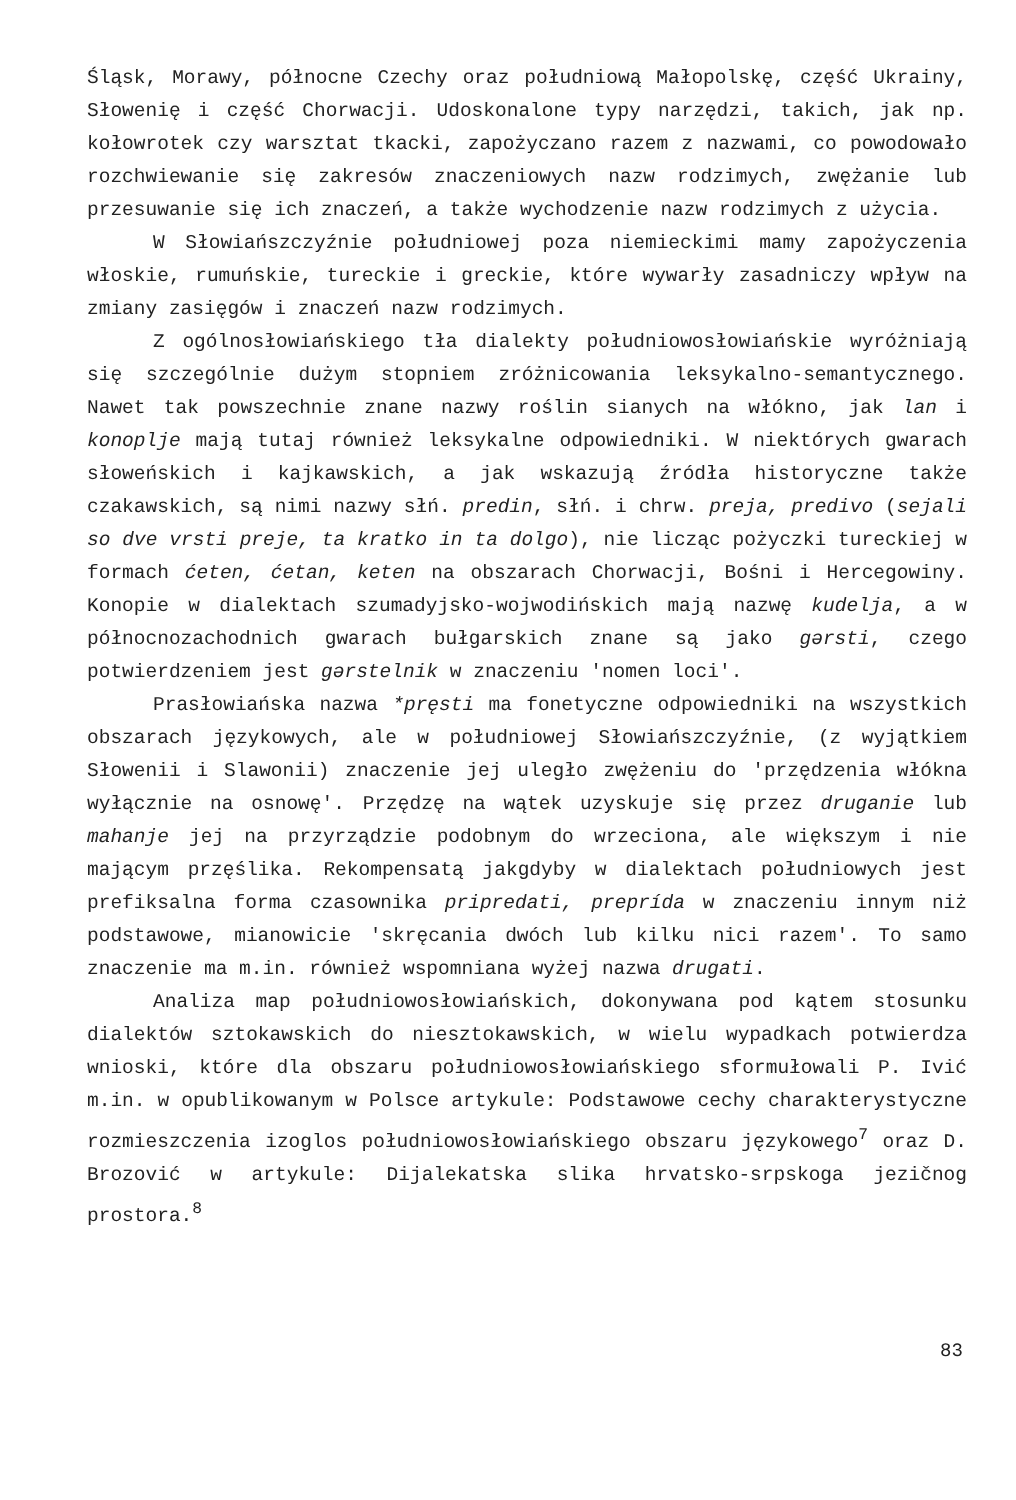Śląsk, Morawy, północne Czechy oraz południową Małopolskę, część Ukrainy, Słowenię i część Chorwacji. Udoskonalone typy narzędzi, takich, jak np. kołowrotek czy warsztat tkacki, zapożyczano razem z nazwami, co powodowało rozchwiewanie się zakresów znaczeniowych nazw rodzimych, zwężanie lub przesuwanie się ich znaczeń, a także wychodzenie nazw rodzimych z użycia.
W Słowiańszczyźnie południowej poza niemieckimi mamy zapożyczenia włoskie, rumuńskie, tureckie i greckie, które wywarły zasadniczy wpływ na zmiany zasięgów i znaczeń nazw rodzimych.
Z ogólnosłowiańskiego tła dialekty południowosłowiańskie wyróżniają się szczególnie dużym stopniem zróżnicowania leksykalno-semantycznego. Nawet tak powszechnie znane nazwy roślin sianych na włókno, jak lan i konoplje mają tutaj również leksykalne odpowiedniki. W niektórych gwarach słoweńskich i kajkawskich, a jak wskazują źródła historyczne także czakawskich, są nimi nazwy słń. predin, słń. i chrw. preja, predivo (sejali so dve vrsti preje, ta kratko in ta dolgo), nie licząc pożyczki tureckiej w formach ćeten, ćetan, keten na obszarach Chorwacji, Bośni i Hercegowiny. Konopie w dialektach szumadyjsko-wojwodińskich mają nazwę kudelja, a w północnozachodnich gwarach bułgarskich znane są jako gǝrsti, czego potwierdzeniem jest gǝrstelnik w znaczeniu 'nomen loci'.
Prasłowiańska nazwa *pręsti ma fonetyczne odpowiedniki na wszystkich obszarach językowych, ale w południowej Słowiańszczyźnie, (z wyjątkiem Słowenii i Slawonii) znaczenie jej uległo zwężeniu do 'przędzenia włókna wyłącznie na osnowę'. Przędzę na wątek uzyskuje się przez druganie lub mahanje jej na przyrządzie podobnym do wrzeciona, ale większym i nie mającym przęślika. Rekompensatą jakgdyby w dialektach południowych jest prefiksalna forma czasownika pripredati, preprída w znaczeniu innym niż podstawowe, mianowicie 'skręcania dwóch lub kilku nici razem'. To samo znaczenie ma m.in. również wspomniana wyżej nazwa drugati.
Analiza map południowosłowiańskich, dokonywana pod kątem stosunku dialektów sztokawskich do niesztokawskich, w wielu wypadkach potwierdza wnioski, które dla obszaru południowosłowiańskiego sformułowali P. Ivić m.in. w opublikowanym w Polsce artykule: Podstawowe cechy charakterystyczne rozmieszczenia izoglos południowosłowiańskiego obszaru językowego<sup>7</sup> oraz D. Brozović w artykule: Dijalekatska slika hrvatsko-srpskoga jezičnog prostora.<sup>8</sup>
83